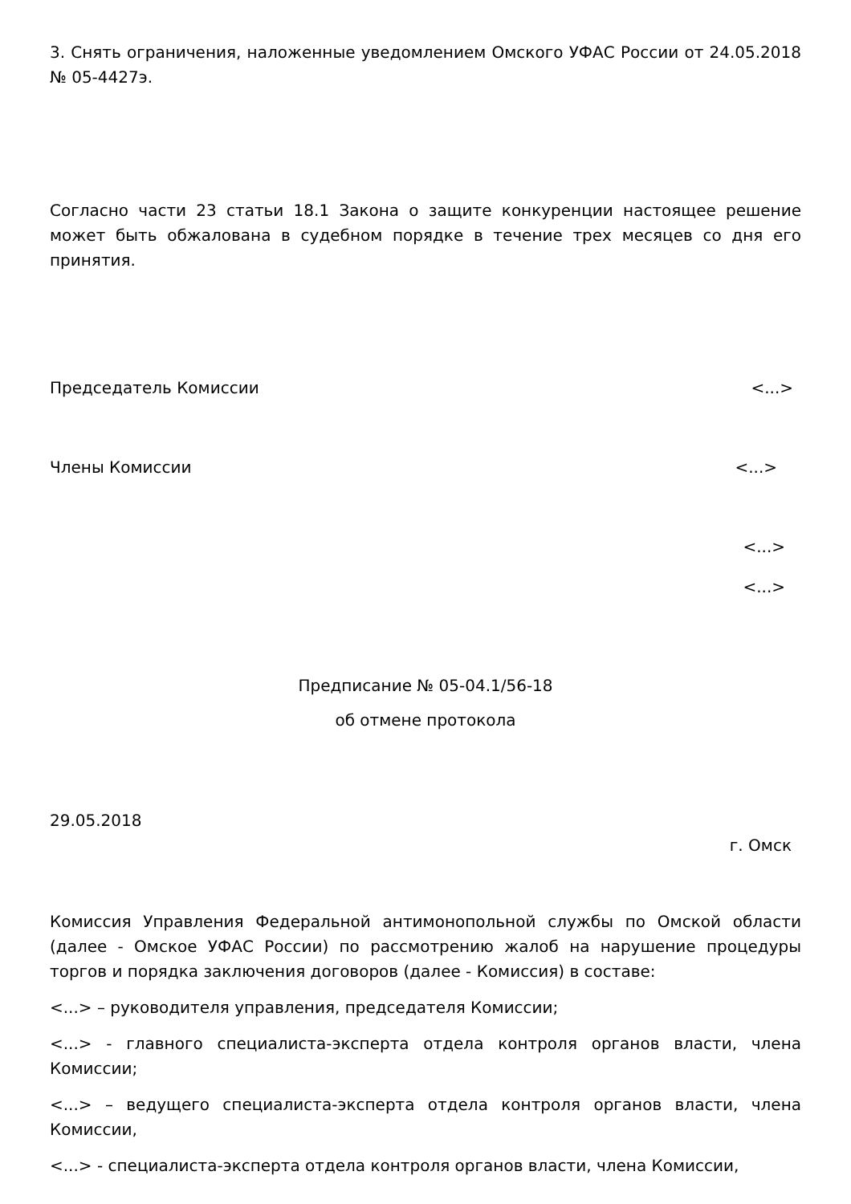3. Снять ограничения, наложенные уведомлением Омского УФАС России от 24.05.2018 № 05-4427э.
Согласно части 23 статьи 18.1 Закона о защите конкуренции настоящее решение может быть обжалована в судебном порядке в течение трех месяцев со дня его принятия.
Председатель Комиссии <...>
Члены Комиссии <...>
<...>
<...>
Предписание № 05-04.1/56-18
об отмене протокола
29.05.2018
г. Омск
Комиссия Управления Федеральной антимонопольной службы по Омской области (далее - Омское УФАС России) по рассмотрению жалоб на нарушение процедуры торгов и порядка заключения договоров (далее - Комиссия) в составе:
<...> – руководителя управления, председателя Комиссии;
<...> - главного специалиста-эксперта отдела контроля органов власти, члена Комиссии;
<...> – ведущего специалиста-эксперта отдела контроля органов власти, члена Комиссии,
<...> - специалиста-эксперта отдела контроля органов власти, члена Комиссии,